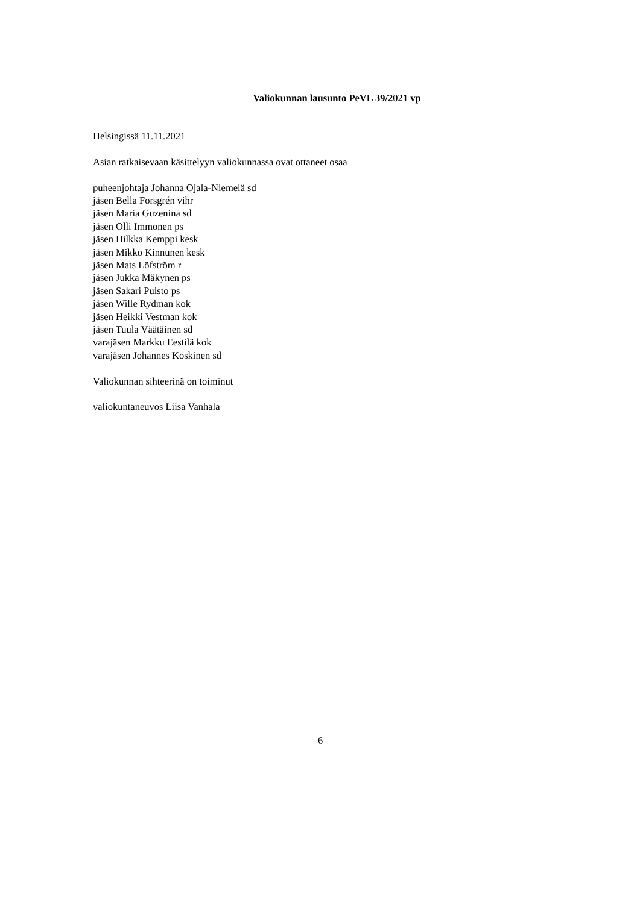Valiokunnan lausunto PeVL 39/2021 vp
Helsingissä 11.11.2021
Asian ratkaisevaan käsittelyyn valiokunnassa ovat ottaneet osaa
puheenjohtaja Johanna Ojala-Niemelä sd
jäsen Bella Forsgrén vihr
jäsen Maria Guzenina sd
jäsen Olli Immonen ps
jäsen Hilkka Kemppi kesk
jäsen Mikko Kinnunen kesk
jäsen Mats Löfström r
jäsen Jukka Mäkynen ps
jäsen Sakari Puisto ps
jäsen Wille Rydman kok
jäsen Heikki Vestman kok
jäsen Tuula Väätäinen sd
varajäsen Markku Eestilä kok
varajäsen Johannes Koskinen sd
Valiokunnan sihteerinä on toiminut
valiokuntaneuvos Liisa Vanhala
6